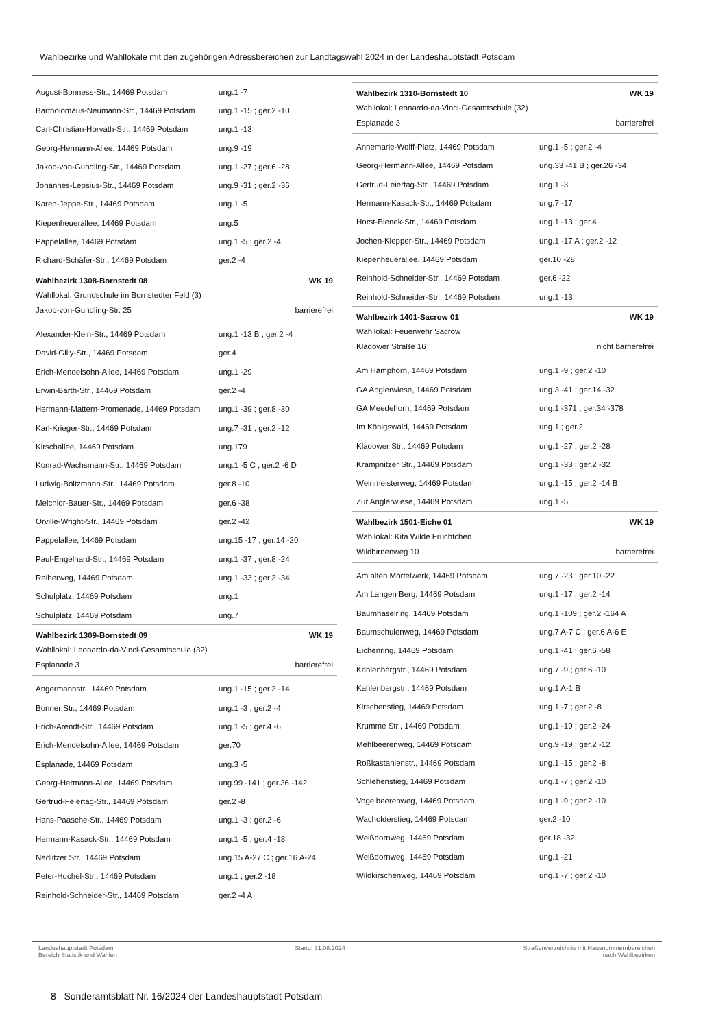Wahlbezirke und Wahllokale mit den zugehörigen Adressbereichen zur Landtagswahl 2024 in der Landeshauptstadt Potsdam
| August-Bonness-Str., 14469 Potsdam | ung.1 -7 |
| Bartholomäus-Neumann-Str., 14469 Potsdam | ung.1 -15 ; ger.2 -10 |
| Carl-Christian-Horvath-Str., 14469 Potsdam | ung.1 -13 |
| Georg-Hermann-Allee, 14469 Potsdam | ung.9 -19 |
| Jakob-von-Gundling-Str., 14469 Potsdam | ung.1 -27 ; ger.6 -28 |
| Johannes-Lepsius-Str., 14469 Potsdam | ung.9 -31 ; ger.2 -36 |
| Karen-Jeppe-Str., 14469 Potsdam | ung.1 -5 |
| Kiepenheuerallee, 14469 Potsdam | ung.5 |
| Pappelallee, 14469 Potsdam | ung.1 -5 ; ger.2 -4 |
| Richard-Schäfer-Str., 14469 Potsdam | ger.2 -4 |
Wahlbezirk 1308-Bornstedt 08 WK 19
Wahllokal: Grundschule im Bornstedter Feld (3)
Jakob-von-Gundling-Str. 25 barrierefrei
| Alexander-Klein-Str., 14469 Potsdam | ung.1 -13 B ; ger.2 -4 |
| David-Gilly-Str., 14469 Potsdam | ger.4 |
| Erich-Mendelsohn-Allee, 14469 Potsdam | ung.1 -29 |
| Erwin-Barth-Str., 14469 Potsdam | ger.2 -4 |
| Hermann-Mattern-Promenade, 14469 Potsdam | ung.1 -39 ; ger.8 -30 |
| Karl-Krieger-Str., 14469 Potsdam | ung.7 -31 ; ger.2 -12 |
| Kirschallee, 14469 Potsdam | ung.179 |
| Konrad-Wachsmann-Str., 14469 Potsdam | ung.1 -5 C ; ger.2 -6 D |
| Ludwig-Boltzmann-Str., 14469 Potsdam | ger.8 -10 |
| Melchior-Bauer-Str., 14469 Potsdam | ger.6 -38 |
| Orville-Wright-Str., 14469 Potsdam | ger.2 -42 |
| Pappelallee, 14469 Potsdam | ung.15 -17 ; ger.14 -20 |
| Paul-Engelhard-Str., 14469 Potsdam | ung.1 -37 ; ger.8 -24 |
| Reiherweg, 14469 Potsdam | ung.1 -33 ; ger.2 -34 |
| Schulplatz, 14469 Potsdam | ung.1 |
| Schulplatz, 14469 Potsdam | ung.7 |
Wahlbezirk 1309-Bornstedt 09 WK 19
Wahllokal: Leonardo-da-Vinci-Gesamtschule (32)
Esplanade 3 barrierefrei
| Angermannstr., 14469 Potsdam | ung.1 -15 ; ger.2 -14 |
| Bonner Str., 14469 Potsdam | ung.1 -3 ; ger.2 -4 |
| Erich-Arendt-Str., 14469 Potsdam | ung.1 -5 ; ger.4 -6 |
| Erich-Mendelsohn-Allee, 14469 Potsdam | ger.70 |
| Esplanade, 14469 Potsdam | ung.3 -5 |
| Georg-Hermann-Allee, 14469 Potsdam | ung.99 -141 ; ger.36 -142 |
| Gertrud-Feiertag-Str., 14469 Potsdam | ger.2 -8 |
| Hans-Paasche-Str., 14469 Potsdam | ung.1 -3 ; ger.2 -6 |
| Hermann-Kasack-Str., 14469 Potsdam | ung.1 -5 ; ger.4 -18 |
| Nedlitzer Str., 14469 Potsdam | ung.15 A-27 C ; ger.16 A-24 |
| Peter-Huchel-Str., 14469 Potsdam | ung.1 ; ger.2 -18 |
| Reinhold-Schneider-Str., 14469 Potsdam | ger.2 -4 A |
Wahlbezirk 1310-Bornstedt 10 WK 19
Wahllokal: Leonardo-da-Vinci-Gesamtschule (32)
Esplanade 3 barrierefrei
| Annemarie-Wolff-Platz, 14469 Potsdam | ung.1 -5 ; ger.2 -4 |
| Georg-Hermann-Allee, 14469 Potsdam | ung.33 -41 B ; ger.26 -34 |
| Gertrud-Feiertag-Str., 14469 Potsdam | ung.1 -3 |
| Hermann-Kasack-Str., 14469 Potsdam | ung.7 -17 |
| Horst-Bienek-Str., 14469 Potsdam | ung.1 -13 ; ger.4 |
| Jochen-Klepper-Str., 14469 Potsdam | ung.1 -17 A ; ger.2 -12 |
| Kiepenheuerallee, 14469 Potsdam | ger.10 -28 |
| Reinhold-Schneider-Str., 14469 Potsdam | ger.6 -22 |
| Reinhold-Schneider-Str., 14469 Potsdam | ung.1 -13 |
Wahlbezirk 1401-Sacrow 01 WK 19
Wahllokal: Feuerwehr Sacrow
Kladower Straße 16 nicht barrierefrei
| Am Hämphorn, 14469 Potsdam | ung.1 -9 ; ger.2 -10 |
| GA Anglerwiese, 14469 Potsdam | ung.3 -41 ; ger.14 -32 |
| GA Meedehorn, 14469 Potsdam | ung.1 -371 ; ger.34 -378 |
| Im Königswald, 14469 Potsdam | ung.1 ; ger.2 |
| Kladower Str., 14469 Potsdam | ung.1 -27 ; ger.2 -28 |
| Krampnitzer Str., 14469 Potsdam | ung.1 -33 ; ger.2 -32 |
| Weinmeisterweg, 14469 Potsdam | ung.1 -15 ; ger.2 -14 B |
| Zur Anglerwiese, 14469 Potsdam | ung.1 -5 |
Wahlbezirk 1501-Eiche 01 WK 19
Wahllokal: Kita Wilde Früchtchen
Wildbirnenweg 10 barrierefrei
| Am alten Mörtelwerk, 14469 Potsdam | ung.7 -23 ; ger.10 -22 |
| Am Langen Berg, 14469 Potsdam | ung.1 -17 ; ger.2 -14 |
| Baumhaselring, 14469 Potsdam | ung.1 -109 ; ger.2 -164 A |
| Baumschulenweg, 14469 Potsdam | ung.7 A-7 C ; ger.6 A-6 E |
| Eichenring, 14469 Potsdam | ung.1 -41 ; ger.6 -58 |
| Kahlenbergstr., 14469 Potsdam | ung.7 -9 ; ger.6 -10 |
| Kahlenbergstr., 14469 Potsdam | ung.1 A-1 B |
| Kirschenstieg, 14469 Potsdam | ung.1 -7 ; ger.2 -8 |
| Krumme Str., 14469 Potsdam | ung.1 -19 ; ger.2 -24 |
| Mehlbeerenweg, 14469 Potsdam | ung.9 -19 ; ger.2 -12 |
| Roßkastanienstr., 14469 Potsdam | ung.1 -15 ; ger.2 -8 |
| Schlehenstieg, 14469 Potsdam | ung.1 -7 ; ger.2 -10 |
| Vogelbeerenweg, 14469 Potsdam | ung.1 -9 ; ger.2 -10 |
| Wacholderstieg, 14469 Potsdam | ger.2 -10 |
| Weißdornweg, 14469 Potsdam | ger.18 -32 |
| Weißdornweg, 14469 Potsdam | ung.1 -21 |
| Wildkirschenweg, 14469 Potsdam | ung.1 -7 ; ger.2 -10 |
Landeshauptstadt Potsdam
Bereich Statistik und Wahlen
Stand: 31.08.2024 Straßenverzeichnis mit Hausnummernbereichen
nach Wahlbezirken
8 Sonderamtsblatt Nr. 16/2024 der Landeshauptstadt Potsdam